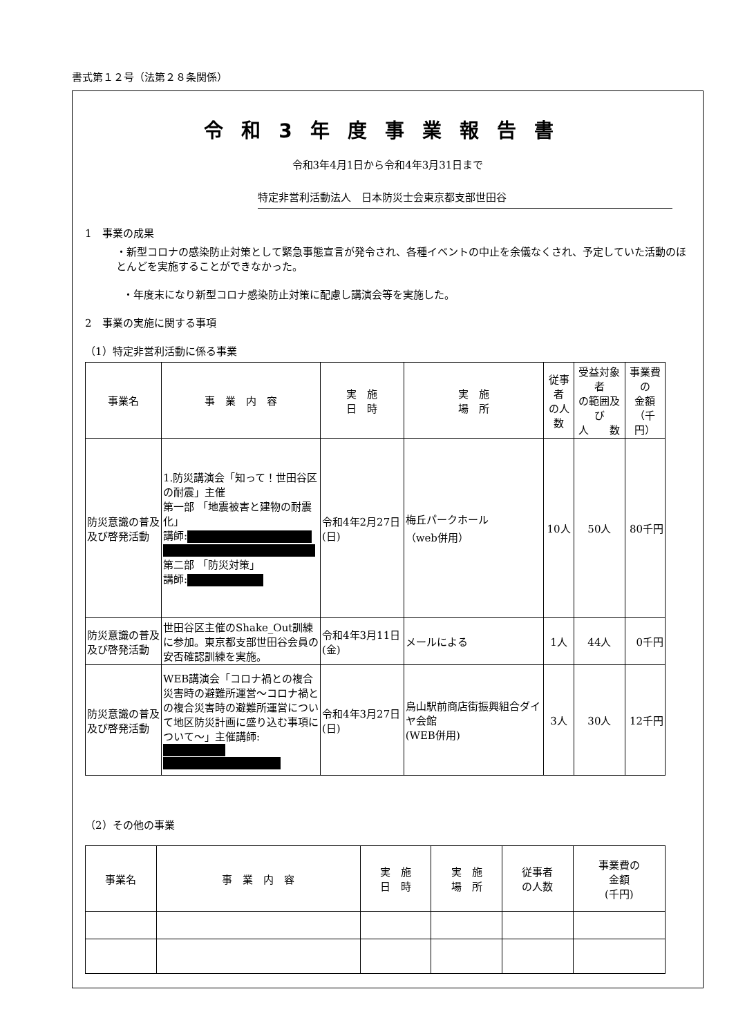書式第１２号（法第２８条関係）
令和3年度事業報告書
令和3年4月1日から令和4年3月31日まで
特定非営利活動法人　日本防災士会東京都支部世田谷
1　事業の成果
・新型コロナの感染防止対策として緊急事態宣言が発令され、各種イベントの中止を余儀なくされ、予定していた活動のほとんどを実施することができなかった。
・年度末になり新型コロナ感染防止対策に配慮し講演会等を実施した。
2　事業の実施に関する事項
（1）特定非営利活動に係る事業
| 事業名 | 事 業 内 容 | 実 施 日 時 | 実 施 場 所 | 従事者 の人数 | 受益対象者 の範囲及び 人 数 | 事業費の 金額 （千円） |
| --- | --- | --- | --- | --- | --- | --- |
| 防災意識の普及及び啓発活動 | 1.防災講演会「知って！世田谷区の耐震」主催 第一部 「地震被害と建物の耐震化」 講師: 第二部 「防災対策」 講師: | 令和4年2月27日(日) | 梅丘パークホール （web併用） | 10人 | 50人 | 80千円 |
| 防災意識の普及及び啓発活動 | 世田谷区主催のShake_Out訓練に参加。東京都支部世田谷会員の安否確認訓練を実施。 | 令和4年3月11日(金) | メールによる | 1人 | 44人 | 0千円 |
| 防災意識の普及及び啓発活動 | WEB講演会「コロナ禍との複合災害時の避難所運営～コロナ禍との複合災害時の避難所運営について地区防災計画に盛り込む事項について～」主催講師: | 令和4年3月27日(日) | 烏山駅前商店街振興組合ダイヤ会館 (WEB併用) | 3人 | 30人 | 12千円 |
（2）その他の事業
| 事業名 | 事 業 内 容 | 実 施 日 時 | 実 施 場 所 | 従事者 の人数 | 事業費の 金額 (千円) |
| --- | --- | --- | --- | --- | --- |